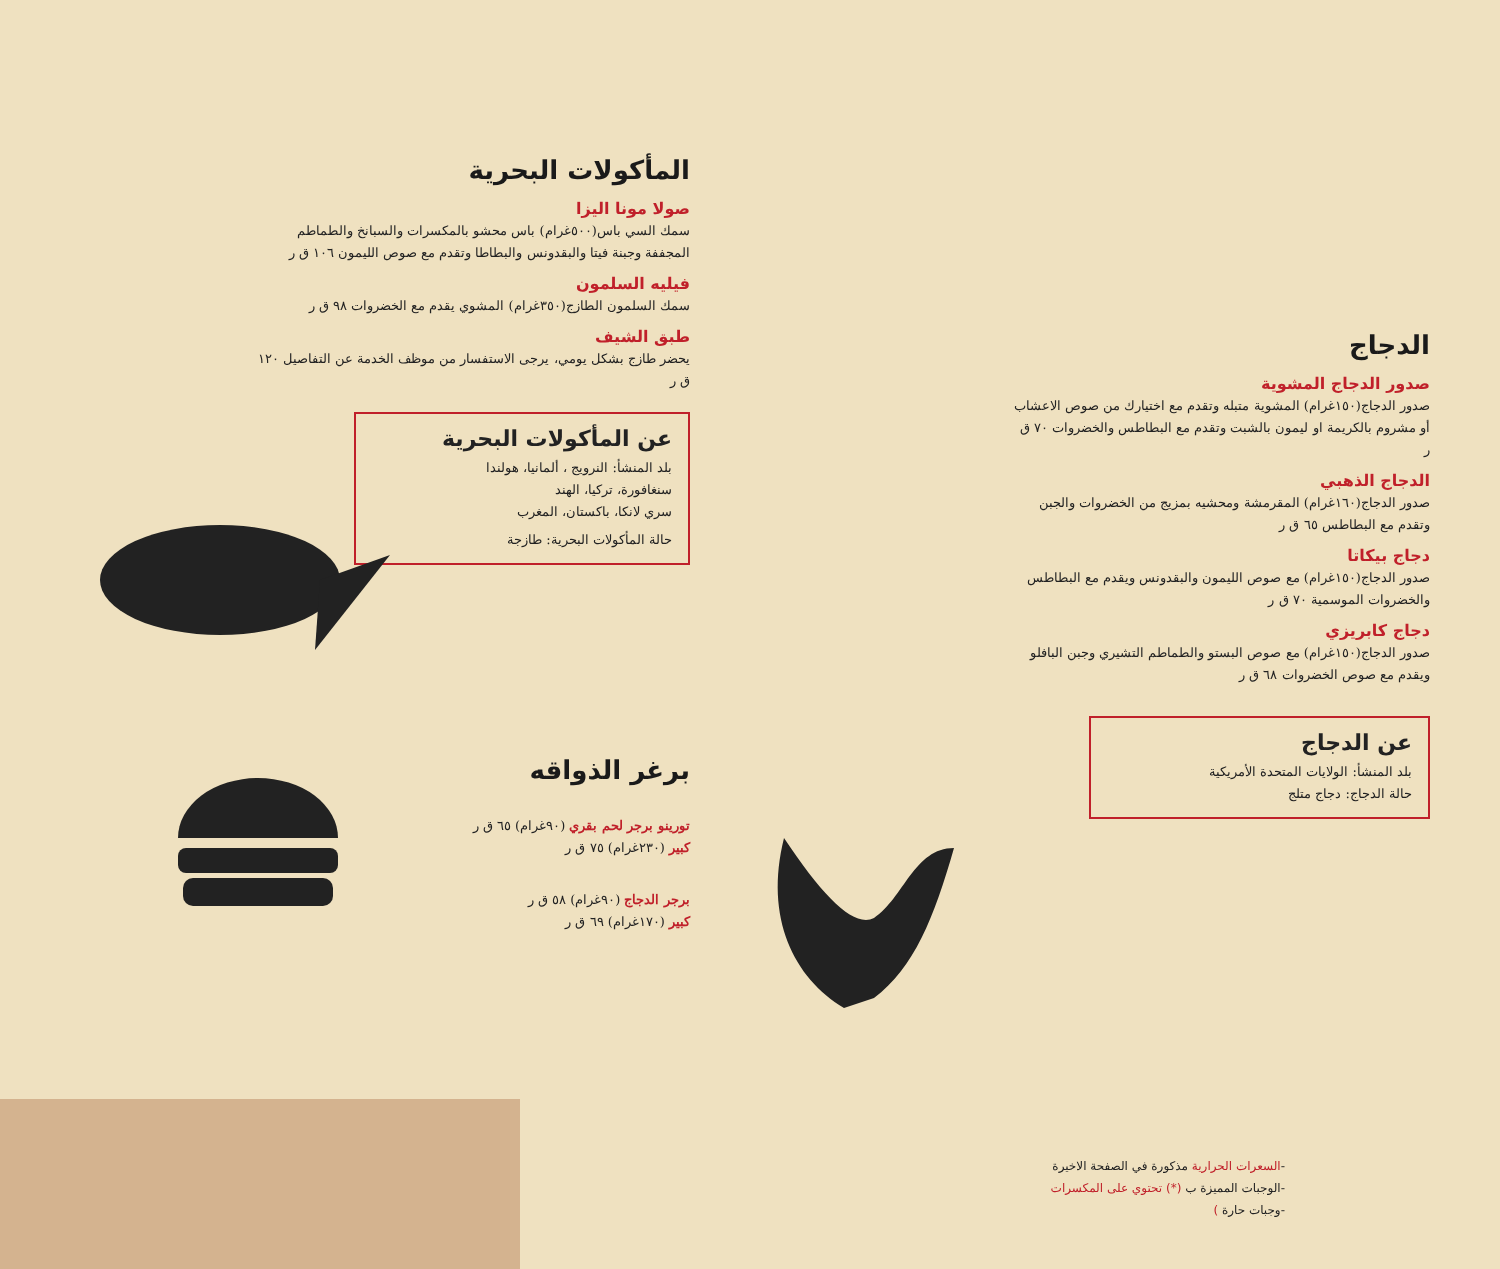المأكولات البحرية
صولا مونا اليزا
سمك السي باس(٥٠٠غرام) باس محشو بالمكسرات والسبانخ والطماطم المجففة وجبنة فيتا والبقدونس والبطاطا وتقدم مع صوص الليمون ١٠٦ ق ر
فيليه السلمون
سمك السلمون الطازج(٣٥٠غرام) المشوي يقدم مع الخضروات ٩٨ ق ر
طبق الشيف
يحضر طازج بشكل يومي، يرجى الاستفسار من موظف الخدمة عن التفاصيل ١٢٠ ق ر
عن المأكولات البحرية
بلد المنشأ: النرويج ، ألمانيا، هولندا
سنغافورة، تركيا، الهند
سري لانكا، باكستان، المغرب
حالة المأكولات البحرية: طازجة
برغر الذواقه
تورينو برجر لحم بقري (٩٠غرام) ٦٥ ق ر
كبير (٢٣٠غرام) ٧٥ ق ر
برجر الدجاج (٩٠غرام) ٥٨ ق ر
كبير (١٧٠غرام) ٦٩ ق ر
الدجاج
صدور الدجاج المشوية
صدور الدجاج(١٥٠غرام) المشوية متبله وتقدم مع اختيارك من صوص الاعشاب أو مشروم بالكريمة او ليمون بالشبت وتقدم مع البطاطس والخضروات ٧٠ ق ر
الدجاج الذهبي
صدور الدجاج(١٦٠غرام) المقرمشة ومحشيه بمزيج من الخضروات والجبن وتقدم مع البطاطس ٦٥ ق ر
دجاج بيكاتا
صدور الدجاج(١٥٠غرام) مع صوص الليمون والبقدونس ويقدم مع البطاطس والخضروات الموسمية ٧٠ ق ر
دجاج كابريزي
صدور الدجاج(١٥٠غرام) مع صوص البستو والطماطم التشيري وجبن البافلو ويقدم مع صوص الخضروات ٦٨ ق ر
عن الدجاج
بلد المنشأ: الولايات المتحدة الأمريكية
حالة الدجاج: دجاج متلج
-السعرات الحرارية مذكورة في الصفحة الاخيرة
-الوجبات المميزة ب (*) تحتوي على المكسرات
-وجبات حارة )